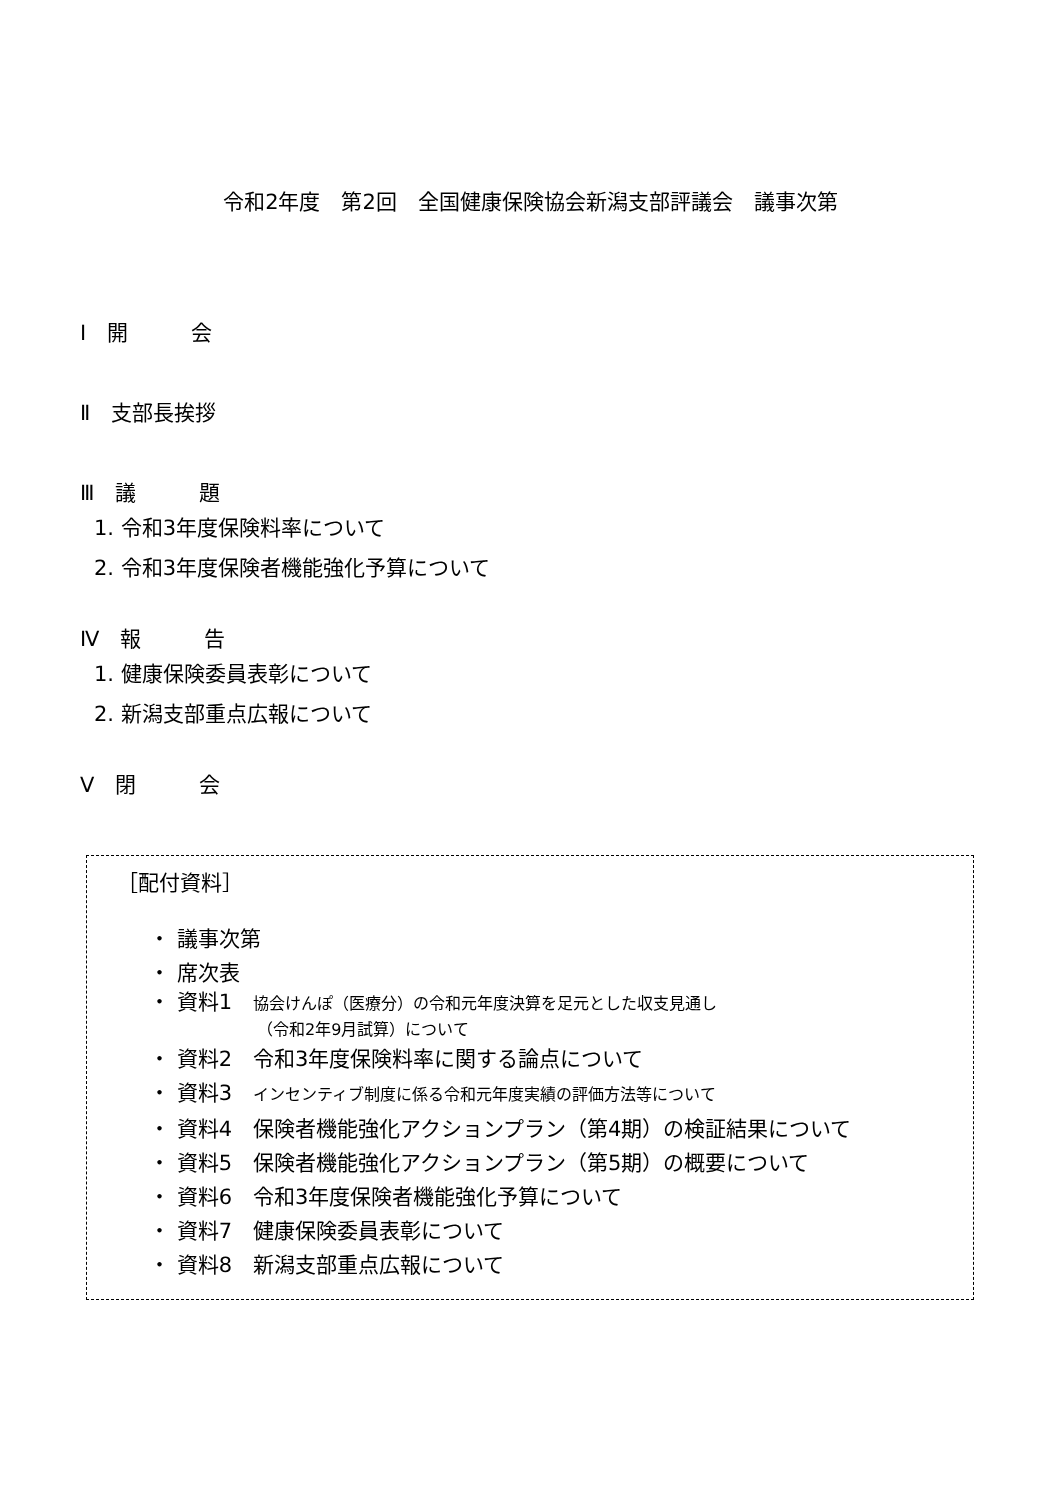令和2年度　第2回　全国健康保険協会新潟支部評議会　議事次第
Ⅰ　開　　　会
Ⅱ　支部長挨拶
Ⅲ　議　　　題
1. 令和3年度保険料率について
2. 令和3年度保険者機能強化予算について
Ⅳ　報　　　告
1. 健康保険委員表彰について
2. 新潟支部重点広報について
Ⅴ　閉　　　会
［配付資料］
・ 議事次第
・ 席次表
・ 資料1　協会けんぽ（医療分）の令和元年度決算を足元とした収支見通し
（令和2年9月試算）について
・ 資料2　令和3年度保険料率に関する論点について
・ 資料3　インセンティブ制度に係る令和元年度実績の評価方法等について
・ 資料4　保険者機能強化アクションプラン（第4期）の検証結果について
・ 資料5　保険者機能強化アクションプラン（第5期）の概要について
・ 資料6　令和3年度保険者機能強化予算について
・ 資料7　健康保険委員表彰について
・ 資料8　新潟支部重点広報について